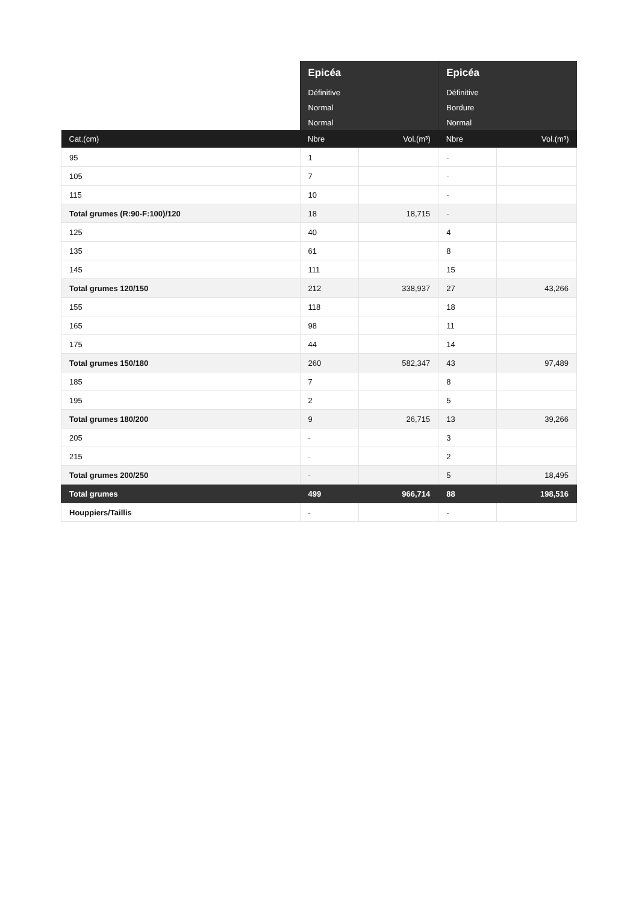| | Epicéa | | Epicéa | |
| --- | --- | --- | --- | --- |
| | Définitive | | Définitive | |
| | Normal | | Bordure | |
| | Normal | | Normal | |
| Cat.(cm) | Nbre | Vol.(m³) | Nbre | Vol.(m³) |
| 95 | 1 | | - | |
| 105 | 7 | | - | |
| 115 | 10 | | - | |
| Total grumes (R:90-F:100)/120 | 18 | 18,715 | - | |
| 125 | 40 | | 4 | |
| 135 | 61 | | 8 | |
| 145 | 111 | | 15 | |
| Total grumes 120/150 | 212 | 338,937 | 27 | 43,266 |
| 155 | 118 | | 18 | |
| 165 | 98 | | 11 | |
| 175 | 44 | | 14 | |
| Total grumes 150/180 | 260 | 582,347 | 43 | 97,489 |
| 185 | 7 | | 8 | |
| 195 | 2 | | 5 | |
| Total grumes 180/200 | 9 | 26,715 | 13 | 39,266 |
| 205 | - | | 3 | |
| 215 | - | | 2 | |
| Total grumes 200/250 | - | | 5 | 18,495 |
| Total grumes | 499 | 966,714 | 88 | 198,516 |
| Houppiers/Taillis | - | | - | |